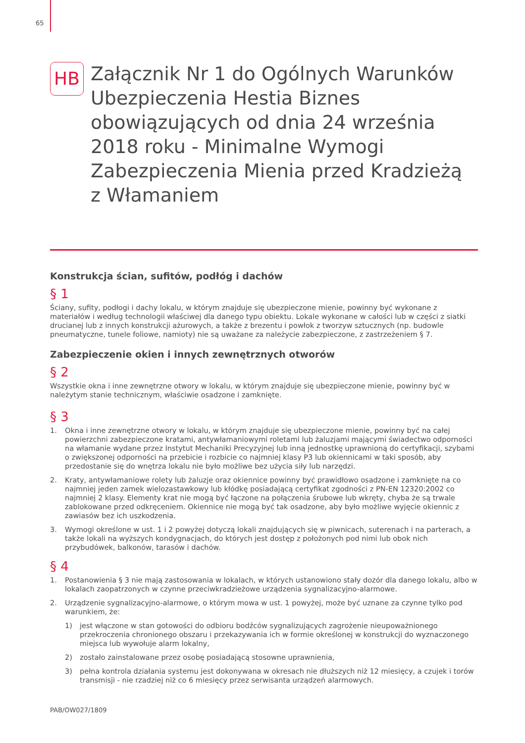65
HB
Załącznik Nr 1 do Ogólnych Warunków Ubezpieczenia Hestia Biznes obowiązujących od dnia 24 września 2018 roku - Minimalne Wymogi Zabezpieczenia Mienia przed Kradzieżą z Włamaniem
Konstrukcja ścian, sufitów, podłóg i dachów
§ 1
Ściany, sufity, podłogi i dachy lokalu, w którym znajduje się ubezpieczone mienie, powinny być wykonane z materiałów i według technologii właściwej dla danego typu obiektu. Lokale wykonane w całości lub w części z siatki drucianej lub z innych konstrukcji ażurowych, a także z brezentu i powłok z tworzyw sztucznych (np. budowle pneumatyczne, tunele foliowe, namioty) nie są uważane za należycie zabezpieczone, z zastrzeżeniem § 7.
Zabezpieczenie okien i innych zewnętrznych otworów
§ 2
Wszystkie okna i inne zewnętrzne otwory w lokalu, w którym znajduje się ubezpieczone mienie, powinny być w należytym stanie technicznym, właściwie osadzone i zamknięte.
§ 3
1. Okna i inne zewnętrzne otwory w lokalu, w którym znajduje się ubezpieczone mienie, powinny być na całej powierzchni zabezpieczone kratami, antywłamaniowymi roletami lub żaluzjami mającymi świadectwo odporności na włamanie wydane przez Instytut Mechaniki Precyzyjnej lub inną jednostkę uprawnioną do certyfikacji, szybami o zwiększonej odporności na przebicie i rozbicie co najmniej klasy P3 lub okiennicami w taki sposób, aby przedostanie się do wnętrza lokalu nie było możliwe bez użycia siły lub narzędzi.
2. Kraty, antywłamaniowe rolety lub żaluzje oraz okiennice powinny być prawidłowo osadzone i zamknięte na co najmniej jeden zamek wielozastawkowy lub kłódkę posiadającą certyfikat zgodności z PN-EN 12320:2002 co najmniej 2 klasy. Elementy krat nie mogą być łączone na połączenia śrubowe lub wkręty, chyba że są trwale zablokowane przed odkręceniem. Okiennice nie mogą być tak osadzone, aby było możliwe wyjęcie okiennic z zawiasów bez ich uszkodzenia.
3. Wymogi określone w ust. 1 i 2 powyżej dotyczą lokali znajdujących się w piwnicach, suterenach i na parterach, a także lokali na wyższych kondygnacjach, do których jest dostęp z położonych pod nimi lub obok nich przybudówek, balkonów, tarasów i dachów.
§ 4
1. Postanowienia § 3 nie mają zastosowania w lokalach, w których ustanowiono stały dozór dla danego lokalu, albo w lokalach zaopatrzonych w czynne przeciwkradzieżowe urządzenia sygnalizacyjno-alarmowe.
2. Urządzenie sygnalizacyjno-alarmowe, o którym mowa w ust. 1 powyżej, może być uznane za czynne tylko pod warunkiem, że:
1) jest włączone w stan gotowości do odbioru bodźców sygnalizujących zagrożenie nieupoważnionego przekroczenia chronionego obszaru i przekazywania ich w formie określonej w konstrukcji do wyznaczonego miejsca lub wywołuje alarm lokalny,
2) zostało zainstalowane przez osobę posiadającą stosowne uprawnienia,
3) pełna kontrola działania systemu jest dokonywana w okresach nie dłuższych niż 12 miesięcy, a czujek i torów transmisji - nie rzadziej niż co 6 miesięcy przez serwisanta urządzeń alarmowych.
PAB/OW027/1809